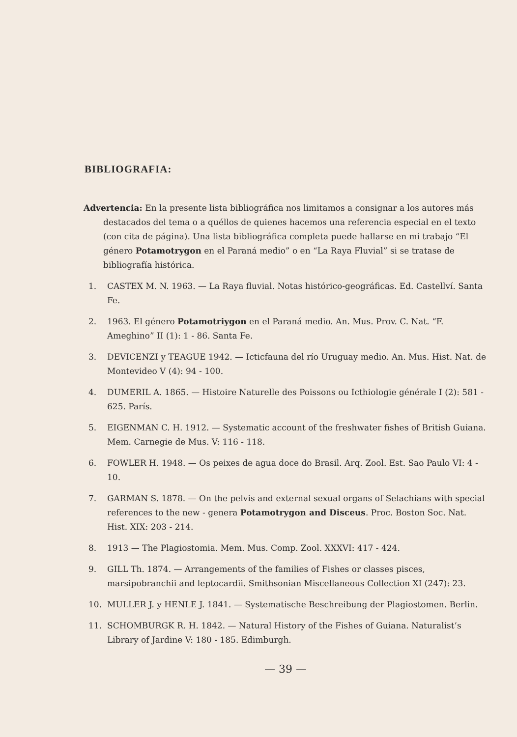BIBLIOGRAFIA:
Advertencia: En la presente lista bibliográfica nos limitamos a consignar a los autores más destacados del tema o a quéllos de quienes hacemos una referencia especial en el texto (con cita de página). Una lista bibliográfica completa puede hallarse en mi trabajo “El género Potamotrygon en el Paraná medio” o en “La Raya Fluvial” si se tratase de bibliografía histórica.
1. CASTEX M. N. 1963. — La Raya fluvial. Notas histórico-geográficas. Ed. Castellví. Santa Fe.
2. 1963. El género Potamotriygon en el Paraná medio. An. Mus. Prov. C. Nat. “F. Ameghino” II (1): 1 - 86. Santa Fe.
3. DEVICENZI y TEAGUE 1942. — Icticfauna del río Uruguay medio. An. Mus. Hist. Nat. de Montevideo V (4): 94 - 100.
4. DUMERIL A. 1865. — Histoire Naturelle des Poissons ou Icthiologie générale I (2): 581 - 625. París.
5. EIGENMAN C. H. 1912. — Systematic account of the freshwater fishes of British Guiana. Mem. Carnegie de Mus. V: 116 - 118.
6. FOWLER H. 1948. — Os peixes de agua doce do Brasil. Arq. Zool. Est. Sao Paulo VI: 4 - 10.
7. GARMAN S. 1878. — On the pelvis and external sexual organs of Selachians with special references to the new - genera Potamotrygon and Disceus. Proc. Boston Soc. Nat. Hist. XIX: 203 - 214.
8. 1913 — The Plagiostomia. Mem. Mus. Comp. Zool. XXXVI: 417 - 424.
9. GILL Th. 1874. — Arrangements of the families of Fishes or classes pisces, marsipobranchii and leptocardii. Smithsonian Miscellaneous Collection XI (247): 23.
10. MULLER J. y HENLE J. 1841. — Systematische Beschreibung der Plagiostomen. Berlin.
11. SCHOMBURGK R. H. 1842. — Natural History of the Fishes of Guiana. Naturalist’s Library of Jardine V: 180 - 185. Edimburgh.
— 39 —